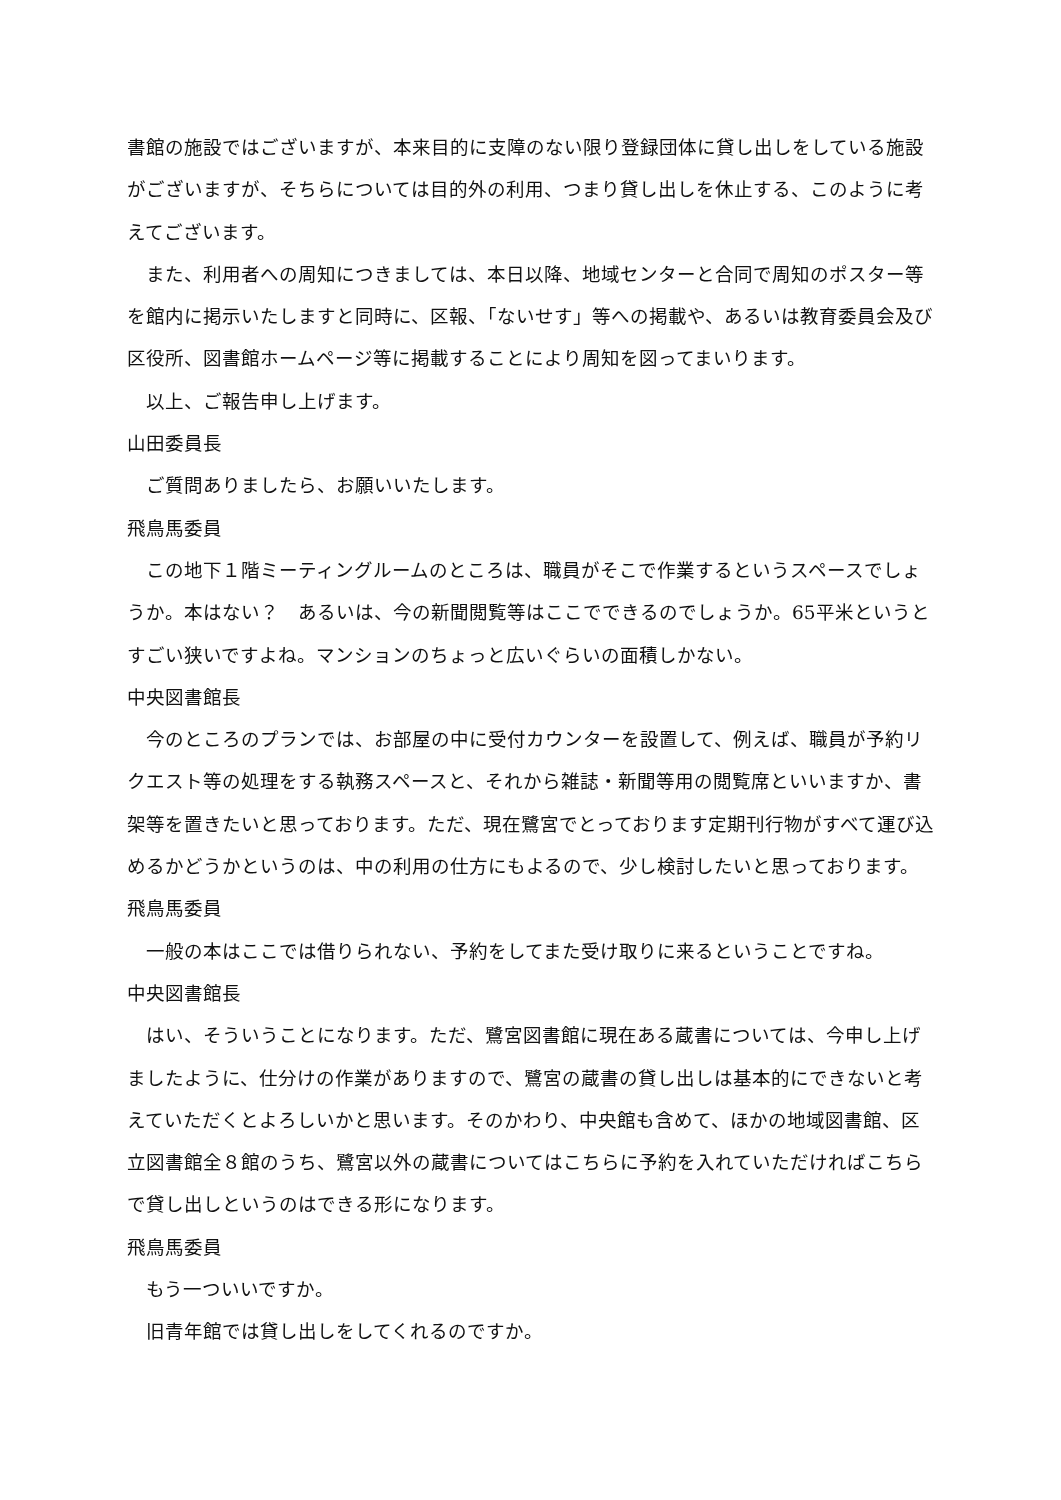書館の施設ではございますが、本来目的に支障のない限り登録団体に貸し出しをしている施設がございますが、そちらについては目的外の利用、つまり貸し出しを休止する、このように考えてございます。
また、利用者への周知につきましては、本日以降、地域センターと合同で周知のポスター等を館内に掲示いたしますと同時に、区報、「ないせす」等への掲載や、あるいは教育委員会及び区役所、図書館ホームページ等に掲載することにより周知を図ってまいります。
以上、ご報告申し上げます。
山田委員長
ご質問ありましたら、お願いいたします。
飛鳥馬委員
この地下１階ミーティングルームのところは、職員がそこで作業するというスペースでしょうか。本はない？　あるいは、今の新聞閲覧等はここでできるのでしょうか。65平米というとすごい狭いですよね。マンションのちょっと広いぐらいの面積しかない。
中央図書館長
今のところのプランでは、お部屋の中に受付カウンターを設置して、例えば、職員が予約リクエスト等の処理をする執務スペースと、それから雑誌・新聞等用の閲覧席といいますか、書架等を置きたいと思っております。ただ、現在鷺宮でとっております定期刊行物がすべて運び込めるかどうかというのは、中の利用の仕方にもよるので、少し検討したいと思っております。
飛鳥馬委員
一般の本はここでは借りられない、予約をしてまた受け取りに来るということですね。
中央図書館長
はい、そういうことになります。ただ、鷺宮図書館に現在ある蔵書については、今申し上げましたように、仕分けの作業がありますので、鷺宮の蔵書の貸し出しは基本的にできないと考えていただくとよろしいかと思います。そのかわり、中央館も含めて、ほかの地域図書館、区立図書館全８館のうち、鷺宮以外の蔵書についてはこちらに予約を入れていただければこちらで貸し出しというのはできる形になります。
飛鳥馬委員
もう一ついいですか。
旧青年館では貸し出しをしてくれるのですか。